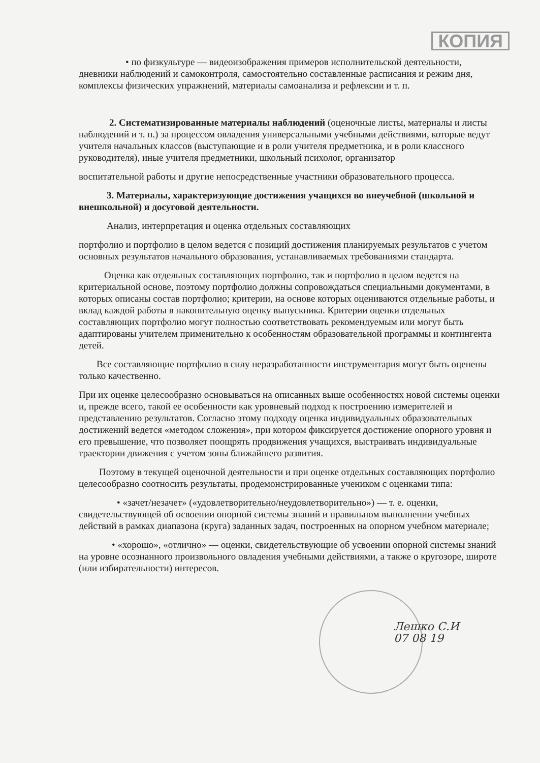КОПИЯ
• по физкультуре — видеоизображения примеров исполнительской деятельности, дневники наблюдений и самоконтроля, самостоятельно составленные расписания и режим дня, комплексы физических упражнений, материалы самоанализа и рефлексии и т. п.
2. Систематизированные материалы наблюдений (оценочные листы, материалы и листы наблюдений и т. п.) за процессом овладения универсальными учебными действиями, которые ведут учителя начальных классов (выступающие и в роли учителя предметника, и в роли классного руководителя), иные учителя предметники, школьный психолог, организатор
воспитательной работы и другие непосредственные участники образовательного процесса.
3. Материалы, характеризующие достижения учащихся во внеучебной (школьной и внешкольной) и досуговой деятельности.
Анализ, интерпретация и оценка отдельных составляющих
портфолио и портфолио в целом ведется с позиций достижения планируемых результатов с учетом основных результатов начального образования, устанавливаемых требованиями стандарта.
Оценка как отдельных составляющих портфолио, так и портфолио в целом ведется на критериальной основе, поэтому портфолио должны сопровождаться специальными документами, в которых описаны состав портфолио; критерии, на основе которых оцениваются отдельные работы, и вклад каждой работы в накопительную оценку выпускника. Критерии оценки отдельных составляющих портфолио могут полностью соответствовать рекомендуемым или могут быть адаптированы учителем применительно к особенностям образовательной программы и контингента детей.
Все составляющие портфолио в силу неразработанности инструментария могут быть оценены только качественно.
При их оценке целесообразно основываться на описанных выше особенностях новой системы оценки и, прежде всего, такой ее особенности как уровневый подход к построению измерителей и представлению результатов. Согласно этому подходу оценка индивидуальных образовательных достижений ведется «методом сложения», при котором фиксируется достижение опорного уровня и его превышение, что позволяет поощрять продвижения учащихся, выстраивать индивидуальные траектории движения с учетом зоны ближайшего развития.
Поэтому в текущей оценочной деятельности и при оценке отдельных составляющих портфолио целесообразно соотносить результаты, продемонстрированные учеником с оценками типа:
• «зачет/незачет» («удовлетворительно/неудовлетворительно») — т. е. оценки, свидетельствующей об освоении опорной системы знаний и правильном выполнении учебных действий в рамках диапазона (круга) заданных задач, построенных на опорном учебном материале;
• «хорошо», «отлично» — оценки, свидетельствующие об усвоении опорной системы знаний на уровне осознанного произвольного овладения учебными действиями, а также о кругозоре, широте (или избирательности) интересов.
Лешко С.И
07 08 19